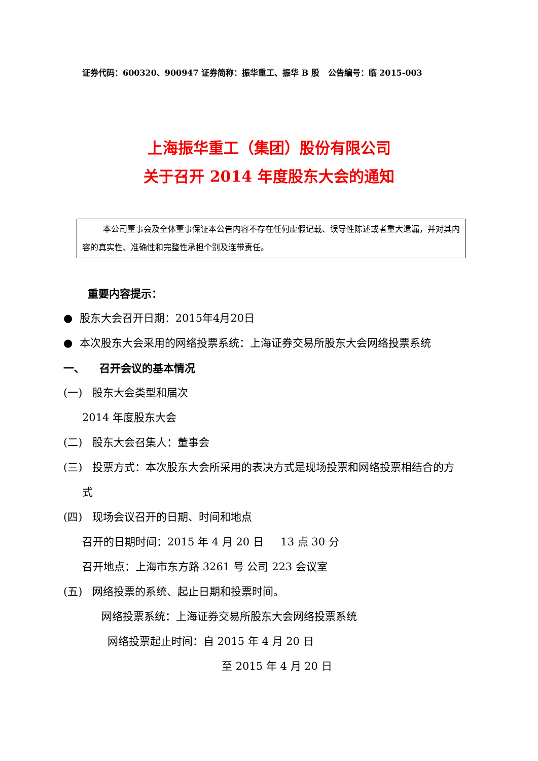证券代码：600320、900947 证券简称：振华重工、振华 B 股 公告编号：临 2015-003
上海振华重工（集团）股份有限公司
关于召开 2014 年度股东大会的通知
本公司董事会及全体董事保证本公告内容不存在任何虚假记载、误导性陈述或者重大遗漏，并对其内容的真实性、准确性和完整性承担个别及连带责任。
重要内容提示：
● 股东大会召开日期：2015年4月20日
● 本次股东大会采用的网络投票系统：上海证券交易所股东大会网络投票系统
一、 召开会议的基本情况
(一) 股东大会类型和届次
2014 年度股东大会
(二) 股东大会召集人：董事会
(三) 投票方式：本次股东大会所采用的表决方式是现场投票和网络投票相结合的方式
(四) 现场会议召开的日期、时间和地点
召开的日期时间：2015 年 4 月 20 日 13 点 30 分
召开地点：上海市东方路 3261 号 公司 223 会议室
(五) 网络投票的系统、起止日期和投票时间。
网络投票系统：上海证券交易所股东大会网络投票系统
网络投票起止时间：自 2015 年 4 月 20 日
至 2015 年 4 月 20 日